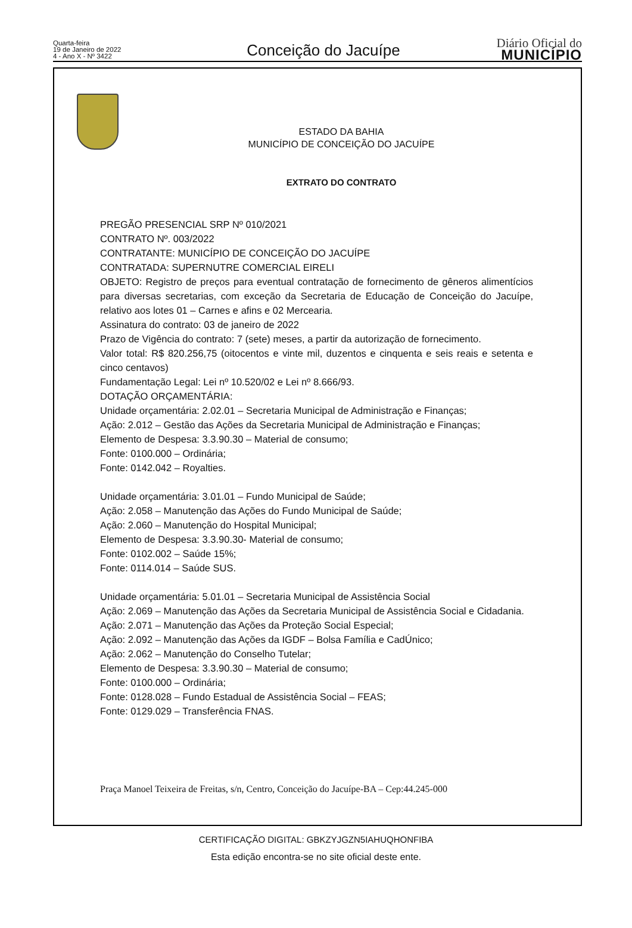Quarta-feira
19 de Janeiro de 2022
4 - Ano X - Nº 3422
Conceição do Jacuípe
Diário Oficial do
MUNICÍPIO
ESTADO DA BAHIA
MUNICÍPIO DE CONCEIÇÃO DO JACUÍPE
EXTRATO DO CONTRATO
PREGÃO PRESENCIAL SRP Nº 010/2021
CONTRATO Nº. 003/2022
CONTRATANTE: MUNICÍPIO DE CONCEIÇÃO DO JACUÍPE
CONTRATADA: SUPERNUTRE COMERCIAL EIRELI
OBJETO: Registro de preços para eventual contratação de fornecimento de gêneros alimentícios para diversas secretarias, com exceção da Secretaria de Educação de Conceição do Jacuípe, relativo aos lotes 01 – Carnes e afins e 02 Mercearia.
Assinatura do contrato: 03 de janeiro de 2022
Prazo de Vigência do contrato: 7 (sete) meses, a partir da autorização de fornecimento.
Valor total: R$ 820.256,75 (oitocentos e vinte mil, duzentos e cinquenta e seis reais e setenta e cinco centavos)
Fundamentação Legal: Lei nº 10.520/02 e Lei nº 8.666/93.
DOTAÇÃO ORÇAMENTÁRIA:
Unidade orçamentária: 2.02.01 – Secretaria Municipal de Administração e Finanças;
Ação: 2.012 – Gestão das Ações da Secretaria Municipal de Administração e Finanças;
Elemento de Despesa: 3.3.90.30 – Material de consumo;
Fonte: 0100.000 – Ordinária;
Fonte: 0142.042 – Royalties.
Unidade orçamentária: 3.01.01 – Fundo Municipal de Saúde;
Ação: 2.058 – Manutenção das Ações do Fundo Municipal de Saúde;
Ação: 2.060 – Manutenção do Hospital Municipal;
Elemento de Despesa: 3.3.90.30- Material de consumo;
Fonte: 0102.002 – Saúde 15%;
Fonte: 0114.014 – Saúde SUS.
Unidade orçamentária: 5.01.01 – Secretaria Municipal de Assistência Social
Ação: 2.069 – Manutenção das Ações da Secretaria Municipal de Assistência Social e Cidadania.
Ação: 2.071 – Manutenção das Ações da Proteção Social Especial;
Ação: 2.092 – Manutenção das Ações da IGDF – Bolsa Família e CadÚnico;
Ação: 2.062 – Manutenção do Conselho Tutelar;
Elemento de Despesa: 3.3.90.30 – Material de consumo;
Fonte: 0100.000 – Ordinária;
Fonte: 0128.028 – Fundo Estadual de Assistência Social – FEAS;
Fonte: 0129.029 – Transferência FNAS.
Praça Manoel Teixeira de Freitas, s/n, Centro, Conceição do Jacuípe-BA – Cep:44.245-000
CERTIFICAÇÃO DIGITAL: GBKZYJGZN5IAHUQHONFIBA
Esta edição encontra-se no site oficial deste ente.